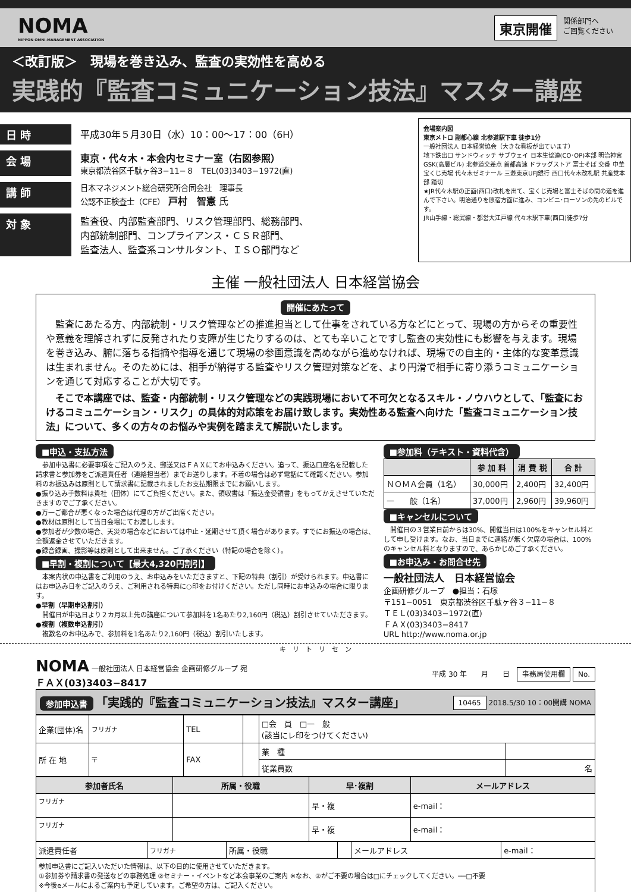NOMA
NIPPON OMNI-MANAGEMENT ASSOCIATION
東京開催 関係部門へ
ご回覧ください
＜改訂版＞　現場を巻き込み、監査の実効性を高める
実践的『監査コミュニケーション技法』マスター講座
日 時 平成30年５月30日（水）10：00〜17：00（6H）
会 場 東京・代々木・本会内セミナー室（右図参照）
東京都渋谷区千駄ヶ谷3−11−８　TEL(03)3403−1972(直)
講 師 日本マネジメント総合研究所合同会社　理事長
公認不正検査士（CFE） 戸村　智憲 氏
対 象 監査役、内部監査部門、リスク管理部門、総務部門、
内部統制部門、コンプライアンス・ＣＳＲ部門、
監査法人、監査系コンサルタント、ＩＳＯ部門など
会場案内図
東京メトロ 副都心線 北参道駅下車 徒歩1分
一般社団法人 日本経営協会（大きな看板が出ています）
地下鉄出口 サンドウィッチ サブウェイ 日本生協連(CO･OP)本部 明治神宮 GSK(高層ビル) 北参道交差点 首都高速 ドラッグストア 富士そば 交番 中華 宝くじ売場 代々木ゼミナール 三菱東京UFJ銀行 西口代々木改札駅 共産党本部 踏切
★JR代々木駅の正面(西口)改札を出て、宝くじ売場と富士そばの間の道を進んで下さい。明治通りを原宿方面に進み、コンビニ･ローソンの先のビルです。
JR山手線・総武線・都営大江戸線 代々木駅下車(西口)徒歩7分
主催 一般社団法人 日本経営協会
開催にあたって
　監査にあたる方、内部統制・リスク管理などの推進担当として仕事をされている方などにとって、現場の方からその重要性や意義を理解されずに反発されたり支障が生じたりするのは、とても辛いことですし監査の実効性にも影響を与えます。現場を巻き込み、腑に落ちる指摘や指導を通じて現場の参画意識を高めながら進めなければ、現場での自主的・主体的な変革意識は生まれません。そのためには、相手が納得する監査やリスク管理対策などを、より円滑で相手に寄り添うコミュニケーションを通じて対応することが大切です。
　そこで本講座では、監査・内部統制・リスク管理などの実践現場において不可欠となるスキル・ノウハウとして、「監査におけるコミュニケーション・リスク」の具体的対応策をお届け致します。実効性ある監査へ向けた「監査コミュニケーション技法」について、多くの方々のお悩みや実例を踏まえて解説いたします。
■申込・支払方法
　参加申込書に必要事項をご記入のうえ、郵送又はＦＡＸにてお申込みください。追って、振込口座名を記載した請求書と参加券をご派遣責任者（連絡担当者）までお送りします。不着の場合は必ず電話にて確認ください。参加料のお振込みは原則として請求書に記載されましたお支払期限までにお願いします。
●振り込み手数料は貴社（団体）にてご負担ください。また、領収書は「振込金受領書」をもってかえさせていただきますのでご了承ください。
●万一ご都合が悪くなった場合は代理の方がご出席ください。
●教材は原則として当日会場にてお渡しします。
●参加者が少数の場合、天災の場合などにおいては中止・延期させて頂く場合があります。すでにお振込の場合は、全額返金させていただきます。
●録音録画、撮影等は原則として出来ません。ご了承ください（特記の場合を除く）。
■早割・複割について【最大4,320円割引】
　本案内状の申込書をご利用のうえ、お申込みをいただきますと、下記の特典（割引）が受けられます。申込書にはお申込み日をご記入のうえ、ご利用される特典に○印をお付けください。ただし同時にお申込みの場合に限ります。
●早割（早期申込割引）
　開催日が申込日より２カ月以上先の講座について参加料を1名あたり2,160円（税込）割引させていただきます。
●複割（複数申込割引）
　複数名のお申込みで、参加料を1名あたり2,160円（税込）割引いたします。
■参加料（テキスト・資料代含）
| | 参 加 料 | 消 費 税 | 合 計 |
| --- | --- | --- | --- |
| ＮＯＭＡ会員（1名） | 30,000円 | 2,400円 | 32,400円 |
| 一 般（1名） | 37,000円 | 2,960円 | 39,960円 |
■キャンセルについて
　開催日の３営業日前からは30%、開催当日は100%をキャンセル料として申し受けます。なお、当日までに連絡が無く欠席の場合は、100%のキャンセル料となりますので、あらかじめご了承ください。
■お申込み・お問合せ先
一般社団法人　日本経営協会
企画研修グループ　●担当：石塚
〒151−0051　東京都渋谷区千駄ヶ谷３−11−８
ＴＥＬ(03)3403−1972(直)
ＦＡＸ(03)3403−8417
URL http://www.noma.or.jp
キ　リ　ト　リ　セ　ン
NOMA 一般社団法人 日本経営協会 企画研修グループ 宛
ＦＡＸ(03)3403−8417
平成 30 年　　月　　日　事務局使用欄 No.
参加申込書 「実践的『監査コミュニケーション技法』マスター講座」 10465 2018.5/30 10：00開講 NOMA
| 企業(団体)名 | フリガナ | TEL | | □会 員 □一 般 (該当にレ印をつけてください) | |
| 所 在 地 | 〒 | FAX | | 業 種 | |
| | | | | 従業員数 | 名 |
| 参加者氏名 | 所属・役職 | 早･複割 | メールアドレス |
| --- | --- | --- | --- |
| フリガナ | | 早・複 | e-mail： |
| フリガナ | | 早・複 | e-mail： |
| 派遣責任者 | フリガナ | 所属・役職 | | メールアドレス | e-mail： |
| 参加申込書にご記入いただいた情報は、以下の目的に使用させていただきます。 ①参加券や請求書の発送などの事務処理 ②セミナー・イベントなど本会事業のご案内 ※なお、②がご不要の場合は□にチェックしてください。──□不要 ※今後eメールによるご案内も予定しています。ご希望の方は、ご記入ください。 | | | | | |